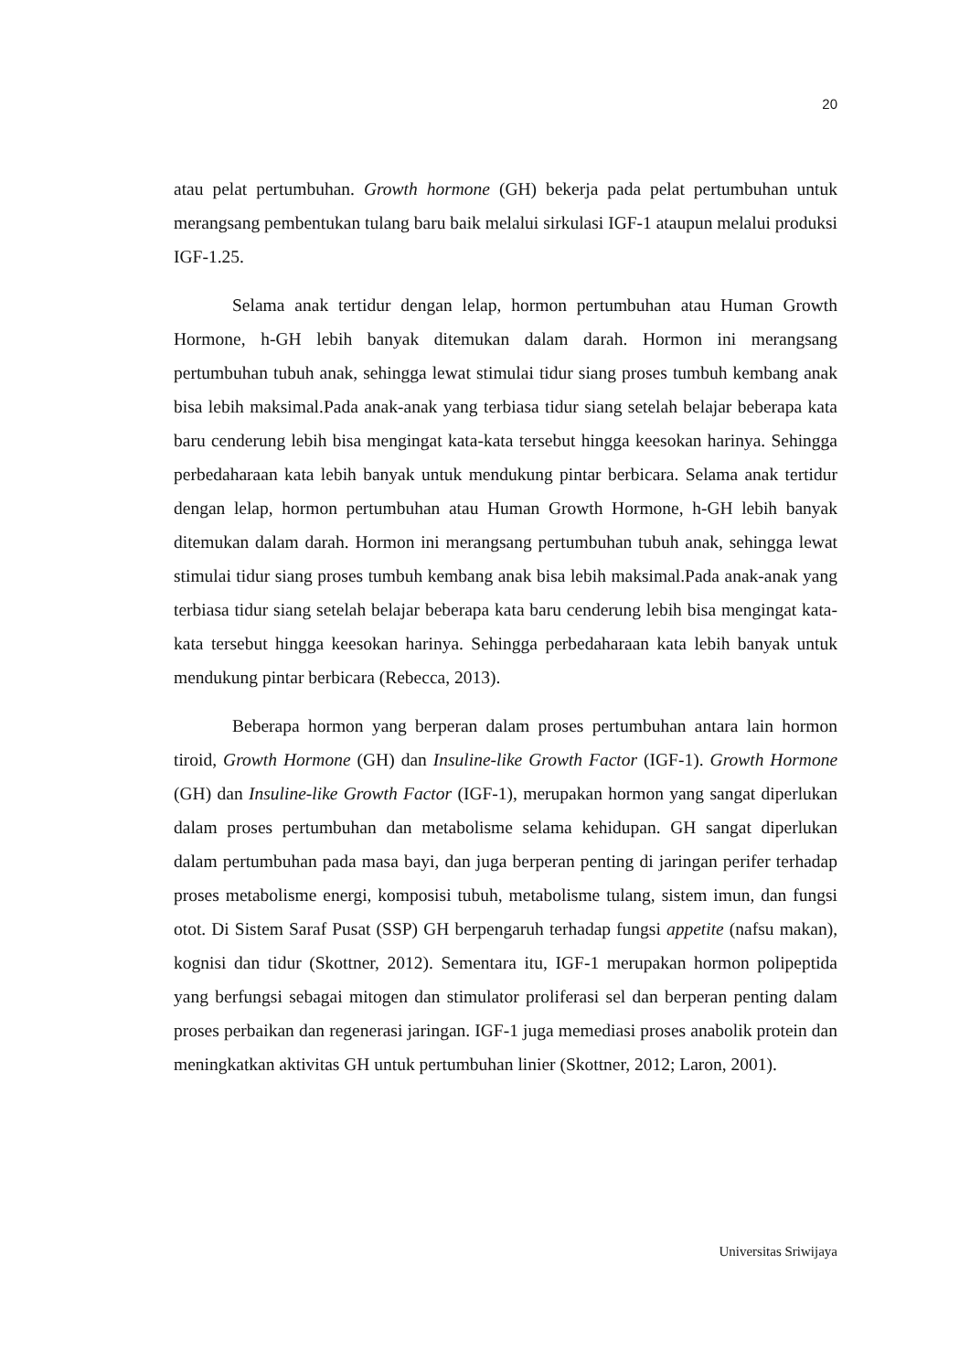20
atau pelat pertumbuhan. Growth hormone (GH) bekerja pada pelat pertumbuhan untuk merangsang pembentukan tulang baru baik melalui sirkulasi IGF-1 ataupun melalui produksi IGF-1.25.
Selama anak tertidur dengan lelap, hormon pertumbuhan atau Human Growth Hormone, h-GH lebih banyak ditemukan dalam darah. Hormon ini merangsang pertumbuhan tubuh anak, sehingga lewat stimulai tidur siang proses tumbuh kembang anak bisa lebih maksimal.Pada anak-anak yang terbiasa tidur siang setelah belajar beberapa kata baru cenderung lebih bisa mengingat kata-kata tersebut hingga keesokan harinya. Sehingga perbedaharaan kata lebih banyak untuk mendukung pintar berbicara. Selama anak tertidur dengan lelap, hormon pertumbuhan atau Human Growth Hormone, h-GH lebih banyak ditemukan dalam darah. Hormon ini merangsang pertumbuhan tubuh anak, sehingga lewat stimulai tidur siang proses tumbuh kembang anak bisa lebih maksimal.Pada anak-anak yang terbiasa tidur siang setelah belajar beberapa kata baru cenderung lebih bisa mengingat kata-kata tersebut hingga keesokan harinya. Sehingga perbedaharaan kata lebih banyak untuk mendukung pintar berbicara (Rebecca, 2013).
Beberapa hormon yang berperan dalam proses pertumbuhan antara lain hormon tiroid, Growth Hormone (GH) dan Insuline-like Growth Factor (IGF-1). Growth Hormone (GH) dan Insuline-like Growth Factor (IGF-1), merupakan hormon yang sangat diperlukan dalam proses pertumbuhan dan metabolisme selama kehidupan. GH sangat diperlukan dalam pertumbuhan pada masa bayi, dan juga berperan penting di jaringan perifer terhadap proses metabolisme energi, komposisi tubuh, metabolisme tulang, sistem imun, dan fungsi otot. Di Sistem Saraf Pusat (SSP) GH berpengaruh terhadap fungsi appetite (nafsu makan), kognisi dan tidur (Skottner, 2012). Sementara itu, IGF-1 merupakan hormon polipeptida yang berfungsi sebagai mitogen dan stimulator proliferasi sel dan berperan penting dalam proses perbaikan dan regenerasi jaringan. IGF-1 juga memediasi proses anabolik protein dan meningkatkan aktivitas GH untuk pertumbuhan linier (Skottner, 2012; Laron, 2001).
Universitas Sriwijaya